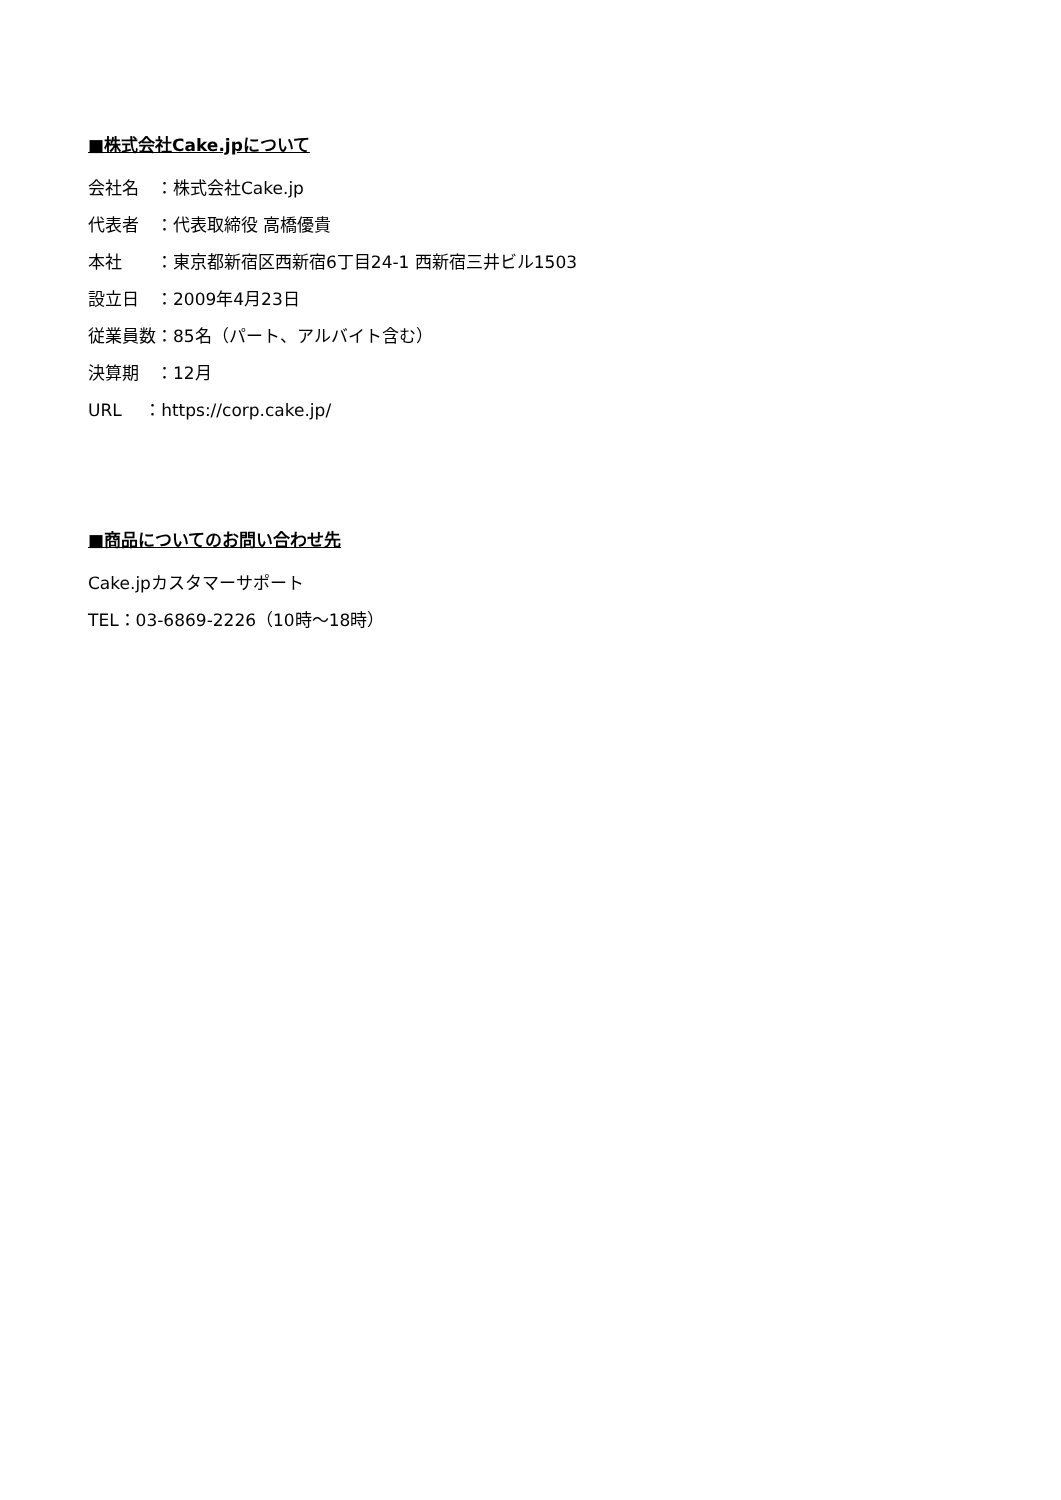■株式会社Cake.jpについて
会社名　：株式会社Cake.jp
代表者　：代表取締役 高橋優貴
本社　　：東京都新宿区西新宿6丁目24-1 西新宿三井ビル1503
設立日　：2009年4月23日
従業員数：85名（パート、アルバイト含む）
決算期　：12月
URL　 ：https://corp.cake.jp/
■商品についてのお問い合わせ先
Cake.jpカスタマーサポート
TEL：03-6869-2226（10時～18時）